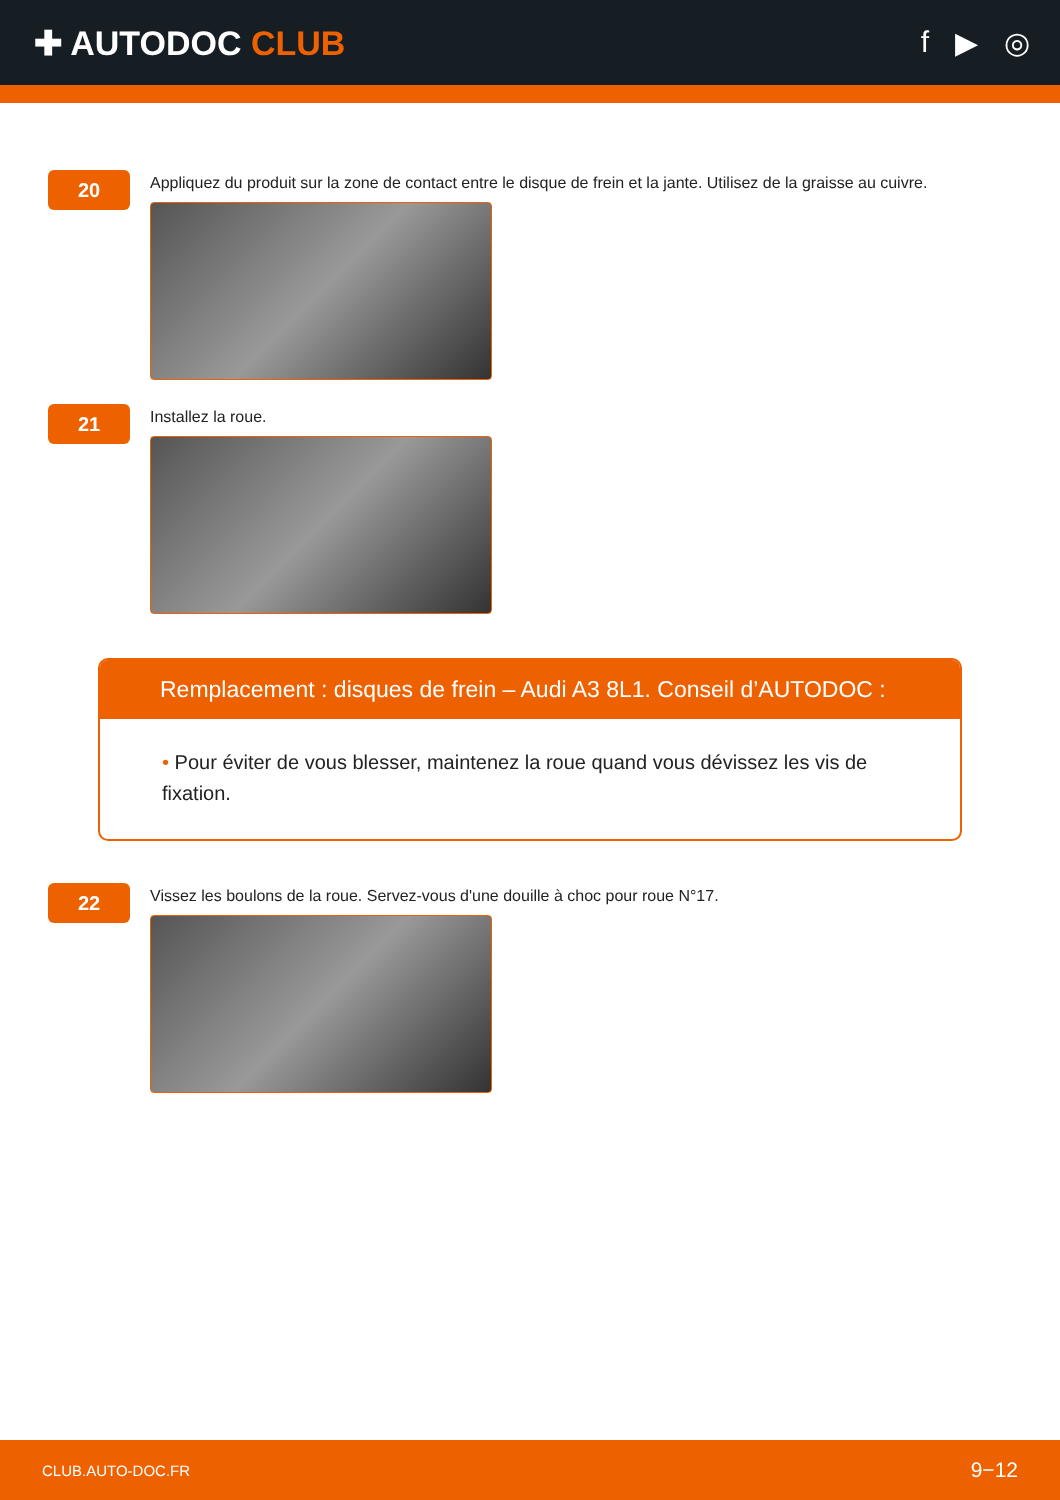✚ AUTODOC CLUB f ▶ ◎
20
Appliquez du produit sur la zone de contact entre le disque de frein et la jante. Utilisez de la graisse au cuivre.
21
Installez la roue.
Remplacement : disques de frein – Audi A3 8L1. Conseil d’AUTODOC :
• Pour éviter de vous blesser, maintenez la roue quand vous dévissez les vis de fixation.
22
Vissez les boulons de la roue. Servez-vous d'une douille à choc pour roue N°17.
CLUB.AUTO-DOC.FR 9−12